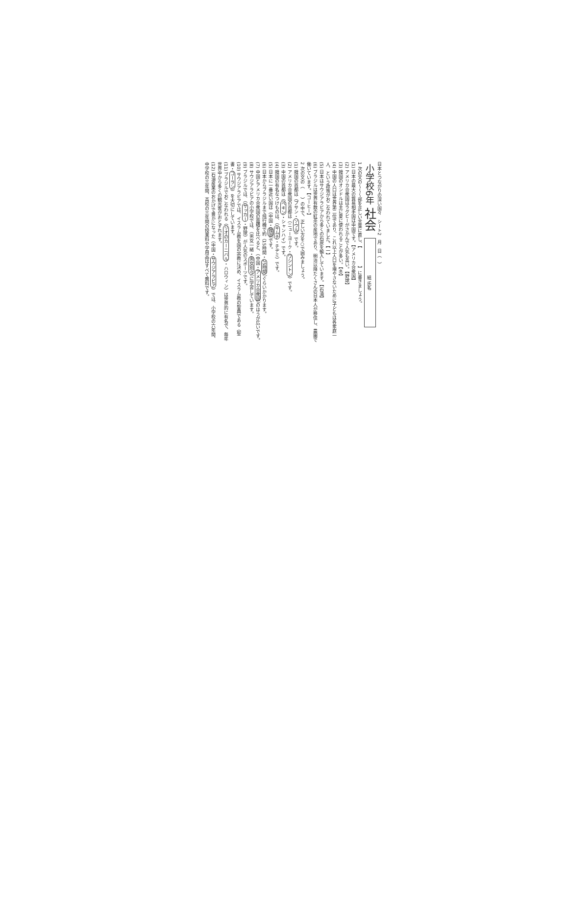日本とつながりの深い国々　シート2　月　日（　）
小学校6年 社会 組 氏名
1 次の文の〜〜〜部を正しい言葉に直し、【　　　　】に書きましょう。
(1) 日本の最大の貿易相手国は中国です。【アメリカ合衆国】
(2) アメリカ合衆国はラグビーがさかんで人気も高い。【野球】
(3) 韓国のオンドルは主に夏に使われることが多い。【冬】
(4) 中国の人口は世界第二位であり、これ以上人口を増やさないために子どもは各家庭一人、という政策がおこなわれていました。【一】
(5) 日本はサウジアラビアから多くの石炭を輸入しています。【石油】
(6) ブラジルは世界有数の紅茶の産地であり、明治以降たくさんの日本人が移住し、農園で働いています。【コーヒー】
2 次の文の（　　）の中で、正しい方を○で囲みましょう。
(1) 韓国の首都は（プサン・ソウル）です。
(2) アメリカ合衆国の首都は（ニューヨーク・ワシントン）です。
(3) 中国の首都は（ペキン・シャンハイ）です。
(4) 韓国の有名なつけものは、（キムチ・チヂミ）です。
(5) 日本に一番近い国は（中国・韓国）です。
(6) 日本からブラジルまで飛行機で約（15時間・25時間）ぐらいかかります。
(7) 中国とアメリカ合衆国の面積を比べると、（中国・アメリカ合衆国）のほうが広いです。
(8) サウジアラビアの小学校では、（男女一緒・男女別々）に学習しています。
(9) ブラジルでは、（サッカー・野球）が人気のスポーツです。
(10) サウジアラビアでは、イスラム教を国の宗教に決め、イスラム教の聖典である（聖書・コーラン）を大切にしています。
(11) ブラジルでおこなわれる（リオのカーニバル・ハロウィン）は世界的に有名で、毎年世界中から多くの観光客がおとずれます。
(12) 石油産業のおかげで豊かになった（中国・サウジアラビア）では、小学校の六年間、中学校の三年間、高校の三年間の授業料や学用品はすべて無料です。